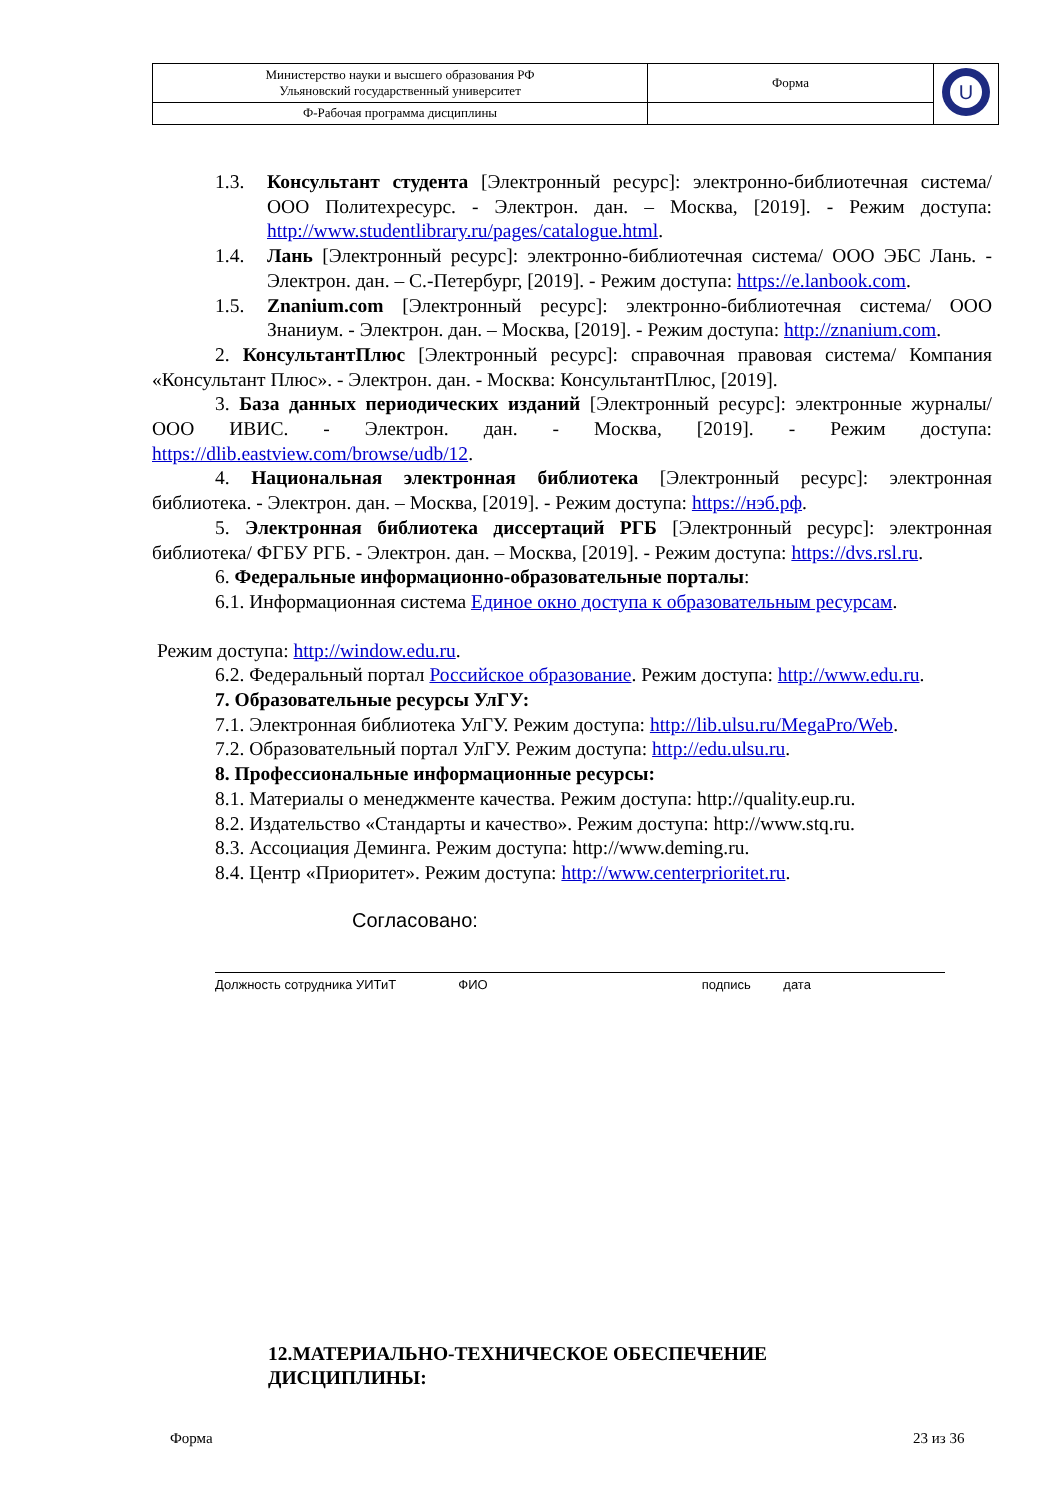| Министерство науки и высшего образования РФ Ульяновский государственный университет | Форма | U |
| Ф-Рабочая программа дисциплины | | |
1.3. Консультант студента [Электронный ресурс]: электронно-библиотечная система/ ООО Политехресурс. - Электрон. дан. – Москва, [2019]. - Режим доступа: http://www.studentlibrary.ru/pages/catalogue.html.
1.4. Лань [Электронный ресурс]: электронно-библиотечная система/ ООО ЭБС Лань. - Электрон. дан. – С.-Петербург, [2019]. - Режим доступа: https://e.lanbook.com.
1.5. Znanium.com [Электронный ресурс]: электронно-библиотечная система/ ООО Знаниум. - Электрон. дан. – Москва, [2019]. - Режим доступа: http://znanium.com.
2. КонсультантПлюс [Электронный ресурс]: справочная правовая система/ Компания «Консультант Плюс». - Электрон. дан. - Москва: КонсультантПлюс, [2019].
3. База данных периодических изданий [Электронный ресурс]: электронные журналы/ ООО ИВИС. - Электрон. дан. - Москва, [2019]. - Режим доступа: https://dlib.eastview.com/browse/udb/12.
4. Национальная электронная библиотека [Электронный ресурс]: электронная библиотека. - Электрон. дан. – Москва, [2019]. - Режим доступа: https://нэб.рф.
5. Электронная библиотека диссертаций РГБ [Электронный ресурс]: электронная библиотека/ ФГБУ РГБ. - Электрон. дан. – Москва, [2019]. - Режим доступа: https://dvs.rsl.ru.
6. Федеральные информационно-образовательные порталы:
6.1. Информационная система Единое окно доступа к образовательным ресурсам.
Режим доступа: http://window.edu.ru.
6.2. Федеральный портал Российское образование. Режим доступа: http://www.edu.ru.
7. Образовательные ресурсы УлГУ:
7.1. Электронная библиотека УлГУ. Режим доступа: http://lib.ulsu.ru/MegaPro/Web.
7.2. Образовательный портал УлГУ. Режим доступа: http://edu.ulsu.ru.
8. Профессиональные информационные ресурсы:
8.1. Материалы о менеджменте качества. Режим доступа: http://quality.eup.ru.
8.2. Издательство «Стандарты и качество». Режим доступа: http://www.stq.ru.
8.3. Ассоциация Деминга. Режим доступа: http://www.deming.ru.
8.4. Центр «Приоритет». Режим доступа: http://www.centerprioritet.ru.
Согласовано:
Должность сотрудника УИТиТ ФИО подпись дата
12.МАТЕРИАЛЬНО-ТЕХНИЧЕСКОЕ ОБЕСПЕЧЕНИЕ
ДИСЦИПЛИНЫ:
Форма 23 из 36